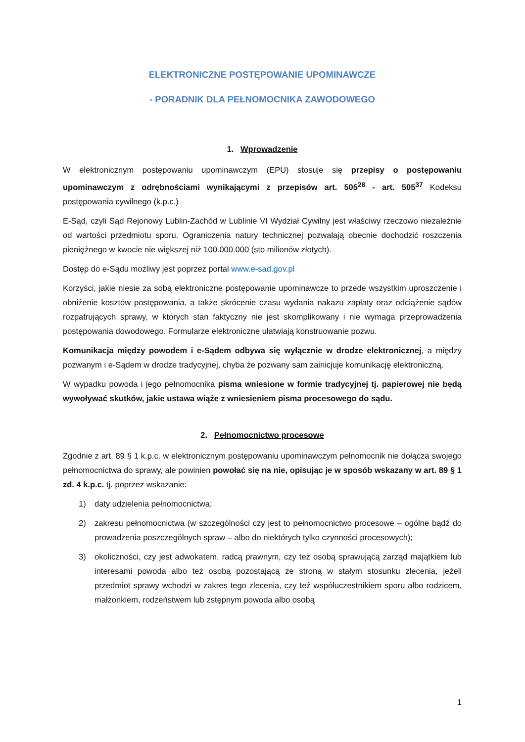ELEKTRONICZNE POSTĘPOWANIE UPOMINAWCZE
- PORADNIK DLA PEŁNOMOCNIKA ZAWODOWEGO
1. Wprowadzenie
W elektronicznym postępowaniu upominawczym (EPU) stosuje się przepisy o postępowaniu upominawczym z odrębnościami wynikającymi z przepisów art. 505<sup>28</sup> - art. 505<sup>37</sup> Kodeksu postępowania cywilnego (k.p.c.)
E-Sąd, czyli Sąd Rejonowy Lublin-Zachód w Lublinie VI Wydział Cywilny jest właściwy rzeczowo niezależnie od wartości przedmiotu sporu. Ograniczenia natury technicznej pozwalają obecnie dochodzić roszczenia pieniężnego w kwocie nie większej niż 100.000.000 (sto milionów złotych).
Dostęp do e-Sądu możliwy jest poprzez portal www.e-sad.gov.pl
Korzyści, jakie niesie za sobą elektroniczne postępowanie upominawcze to przede wszystkim uproszczenie i obniżenie kosztów postępowania, a także skrócenie czasu wydania nakazu zapłaty oraz odciążenie sądów rozpatrujących sprawy, w których stan faktyczny nie jest skomplikowany i nie wymaga przeprowadzenia postępowania dowodowego. Formularze elektroniczne ułatwiają konstruowanie pozwu.
Komunikacja między powodem i e-Sądem odbywa się wyłącznie w drodze elektronicznej, a między pozwanym i e-Sądem w drodze tradycyjnej, chyba że pozwany sam zainicjuje komunikację elektroniczną.
W wypadku powoda i jego pełnomocnika pisma wniesione w formie tradycyjnej tj. papierowej nie będą wywoływać skutków, jakie ustawa wiąże z wniesieniem pisma procesowego do sądu.
2. Pełnomocnictwo procesowe
Zgodnie z art. 89 § 1 k.p.c. w elektronicznym postępowaniu upominawczym pełnomocnik nie dołącza swojego pełnomocnictwa do sprawy, ale powinien powołać się na nie, opisując je w sposób wskazany w art. 89 § 1 zd. 4 k.p.c. tj. poprzez wskazanie:
1) daty udzielenia pełnomocnictwa;
2) zakresu pełnomocnictwa (w szczególności czy jest to pełnomocnictwo procesowe – ogólne bądź do prowadzenia poszczególnych spraw – albo do niektórych tylko czynności procesowych);
3) okoliczności, czy jest adwokatem, radcą prawnym, czy też osobą sprawującą zarząd majątkiem lub interesami powoda albo też osobą pozostającą ze stroną w stałym stosunku zlecenia, jeżeli przedmiot sprawy wchodzi w zakres tego zlecenia, czy też współuczestnikiem sporu albo rodzicem, małżonkiem, rodzeństwem lub zstępnym powoda albo osobą
1